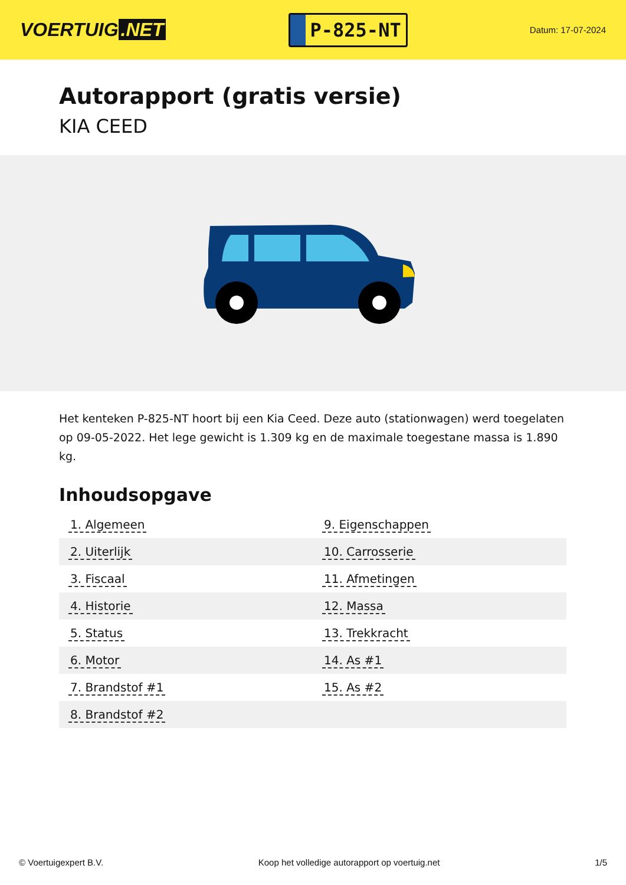VOERTUIG.NET
P-825-NT
Datum: 17-07-2024
Autorapport (gratis versie)
KIA CEED
Het kenteken P-825-NT hoort bij een Kia Ceed. Deze auto (stationwagen) werd toegelaten op 09-05-2022. Het lege gewicht is 1.309 kg en de maximale toegestane massa is 1.890 kg.
Inhoudsopgave
| 1. Algemeen | 9. Eigenschappen |
| 2. Uiterlijk | 10. Carrosserie |
| 3. Fiscaal | 11. Afmetingen |
| 4. Historie | 12. Massa |
| 5. Status | 13. Trekkracht |
| 6. Motor | 14. As #1 |
| 7. Brandstof #1 | 15. As #2 |
| 8. Brandstof #2 | |
© Voertuigexpert B.V. Koop het volledige autorapport op voertuig.net 1/5